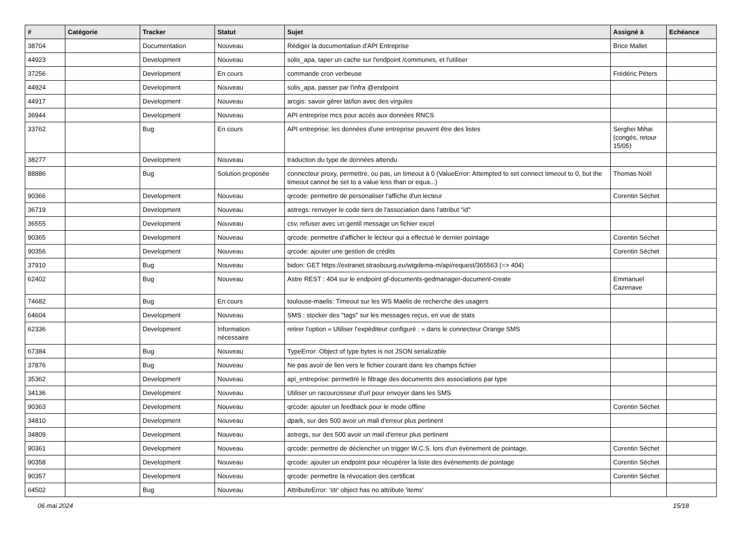| # | Catégorie | Tracker | Statut | Sujet | Assigné à | Echéance |
| --- | --- | --- | --- | --- | --- | --- |
| 38704 | | Documentation | Nouveau | Rédiger la documentation d'API Entreprise | Brice Mallet | |
| 44923 | | Development | Nouveau | solis_apa, taper un cache sur l'endpoint /communes, et l'utiliser | | |
| 37256 | | Development | En cours | commande cron verbeuse | Frédéric Péters | |
| 44924 | | Development | Nouveau | solis_apa, passer par l'infra @endpoint | | |
| 44917 | | Development | Nouveau | arcgis: savoir gérer lat/lon avec des virgules | | |
| 36944 | | Development | Nouveau | API entreprise rncs pour accès aux données RNCS | | |
| 33762 | | Bug | En cours | API entreprise: les données d'une entreprise peuvent être des listes | Serghei Mihai (congés, retour 15/05) | |
| 38277 | | Development | Nouveau | traduction du type de données attendu | | |
| 88886 | | Bug | Solution proposée | connecteur proxy, permettre, ou pas, un timeout à 0 (ValueError: Attempted to set connect timeout to 0, but the timeout cannot be set to a value less than or equa...) | Thomas Noël | |
| 90366 | | Development | Nouveau | qrcode: permettre de personaliser l'affiche d'un lecteur | Corentin Séchet | |
| 36719 | | Development | Nouveau | astregs: renvoyer le code tiers de l'association dans l'attribut "id" | | |
| 36555 | | Development | Nouveau | csv, refuser avec un gentil message un fichier excel | | |
| 90365 | | Development | Nouveau | qrcode: permettre d'afficher le lecteur qui a effectué le dernier pointage | Corentin Séchet | |
| 90356 | | Development | Nouveau | qrcode: ajouter une gestion de crédits | Corentin Séchet | |
| 37910 | | Bug | Nouveau | bidon: GET https://extranet.strasbourg.eu/wtgdema-m/api/request/365563 (=> 404) | | |
| 62402 | | Bug | Nouveau | Astre REST : 404 sur le endpoint gf-documents-gedmanager-document-create | Emmanuel Cazenave | |
| 74682 | | Bug | En cours | toulouse-maelis: Timeout sur les WS Maélis de recherche des usagers | | |
| 64604 | | Development | Nouveau | SMS : stocker des "tags" sur les messages reçus, en vue de stats | | |
| 62336 | | Development | Information nécessaire | retirer l'option « Utiliser l’expéditeur configuré : » dans le connecteur Orange SMS | | |
| 67384 | | Bug | Nouveau | TypeError: Object of type bytes is not JSON serializable | | |
| 37876 | | Bug | Nouveau | Ne pas avoir de lien vers le fichier courant dans les champs fichier | | |
| 35362 | | Development | Nouveau | api_entreprise: permettre le filtrage des documents des associations par type | | |
| 34136 | | Development | Nouveau | Utiliser un racourcisseur d'url pour envoyer dans les SMS | | |
| 90363 | | Development | Nouveau | qrcode: ajouter un feedback pour le mode offline | Corentin Séchet | |
| 34810 | | Development | Nouveau | dpark, sur des 500 avoir un mail d'erreur plus pertinent | | |
| 34809 | | Development | Nouveau | astregs, sur des 500 avoir un mail d'erreur plus pertinent | | |
| 90361 | | Development | Nouveau | qrcode: permettre de déclencher un trigger W.C.S. lors d'un évènement de pointage. | Corentin Séchet | |
| 90358 | | Development | Nouveau | qrcode: ajouter un endpoint pour récupérer la liste des évènements de pointage | Corentin Séchet | |
| 90357 | | Development | Nouveau | qrcode: permettre la révocation des certificat | Corentin Séchet | |
| 64502 | | Bug | Nouveau | AttributeError: 'str' object has no attribute 'items' | | |
06 mai 2024 15/18